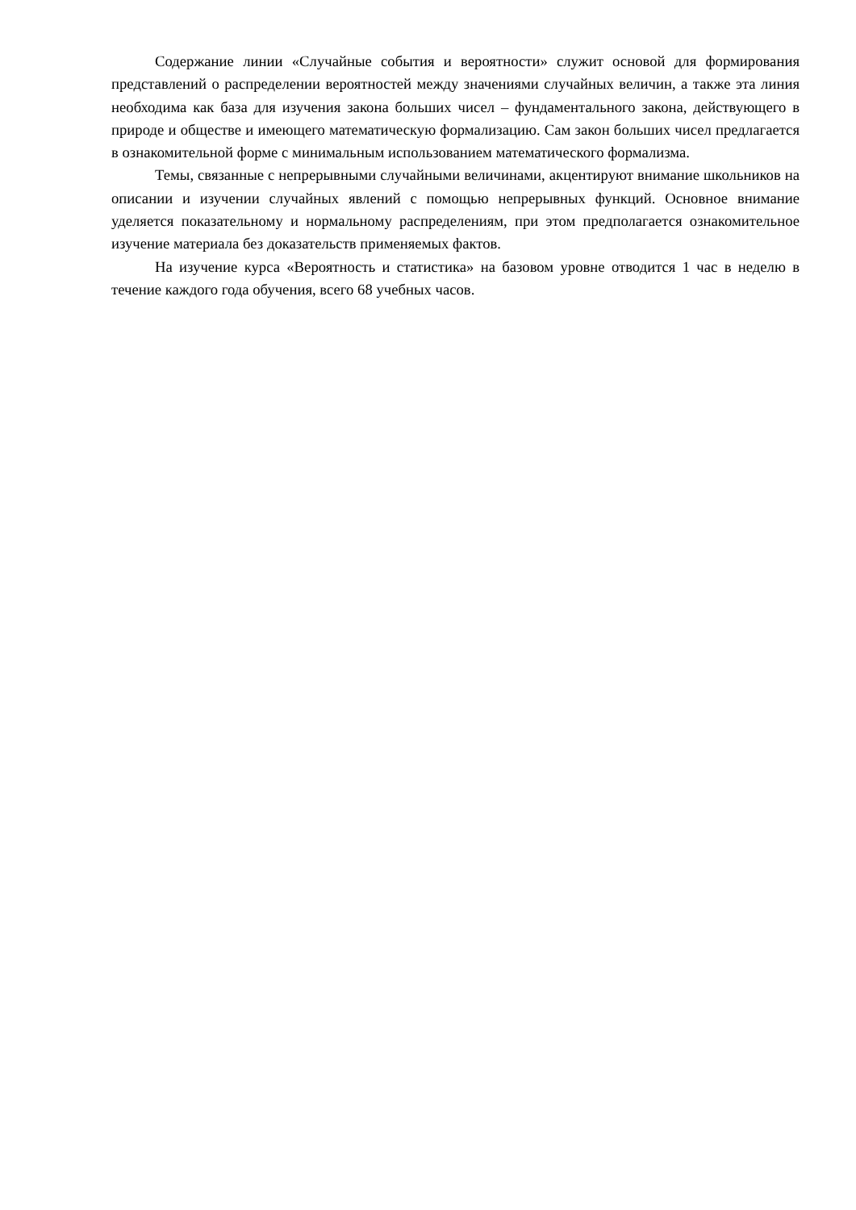Содержание линии «Случайные события и вероятности» служит основой для формирования представлений о распределении вероятностей между значениями случайных величин, а также эта линия необходима как база для изучения закона больших чисел – фундаментального закона, действующего в природе и обществе и имеющего математическую формализацию. Сам закон больших чисел предлагается в ознакомительной форме с минимальным использованием математического формализма.
Темы, связанные с непрерывными случайными величинами, акцентируют внимание школьников на описании и изучении случайных явлений с помощью непрерывных функций. Основное внимание уделяется показательному и нормальному распределениям, при этом предполагается ознакомительное изучение материала без доказательств применяемых фактов.
На изучение курса «Вероятность и статистика» на базовом уровне отводится 1 час в неделю в течение каждого года обучения, всего 68 учебных часов.